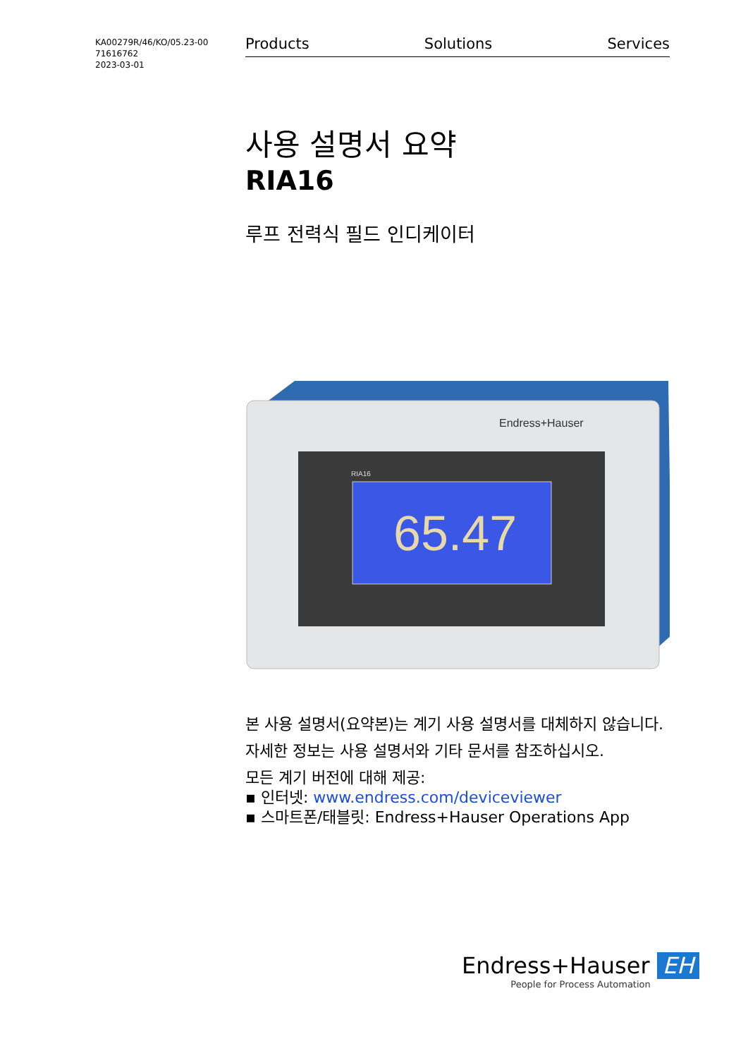KA00279R/46/KO/05.23-00
71616762
2023-03-01
Products Solutions Services
사용 설명서 요약
RIA16
루프 전력식 필드 인디케이터
RIA16
65.47
Endress+Hauser
본 사용 설명서(요약본)는 계기 사용 설명서를 대체하지 않습니다.
자세한 정보는 사용 설명서와 기타 문서를 참조하십시오.
모든 계기 버전에 대해 제공:
▪ 인터넷: www.endress.com/deviceviewer
▪ 스마트폰/태블릿: Endress+Hauser Operations App
Endress+Hauser EH
People for Process Automation